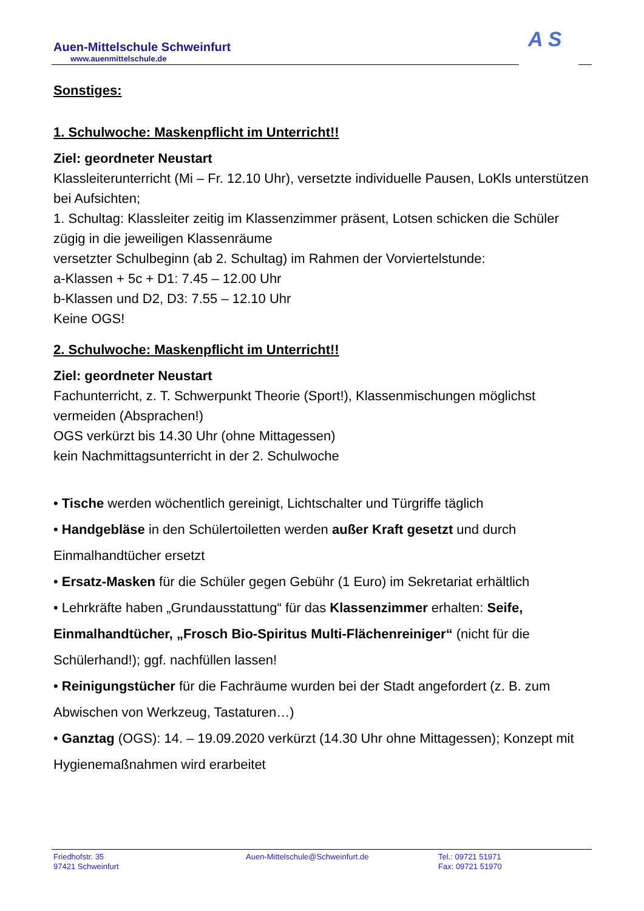Auen-Mittelschule Schweinfurt
www.auenmittelschule.de
A S
Sonstiges:
1. Schulwoche: Maskenpflicht im Unterricht!!
Ziel: geordneter Neustart
Klassleiterunterricht (Mi – Fr. 12.10 Uhr), versetzte individuelle Pausen, LoKls unterstützen bei Aufsichten;
1. Schultag: Klassleiter zeitig im Klassenzimmer präsent, Lotsen schicken die Schüler zügig in die jeweiligen Klassenräume
versetzter Schulbeginn (ab 2. Schultag) im Rahmen der Vorviertelstunde:
a-Klassen + 5c + D1: 7.45 – 12.00 Uhr
b-Klassen und D2, D3: 7.55 – 12.10 Uhr
Keine OGS!
2. Schulwoche: Maskenpflicht im Unterricht!!
Ziel: geordneter Neustart
Fachunterricht, z. T. Schwerpunkt Theorie (Sport!), Klassenmischungen möglichst vermeiden (Absprachen!)
OGS verkürzt bis 14.30 Uhr (ohne Mittagessen)
kein Nachmittagsunterricht in der 2. Schulwoche
• Tische werden wöchentlich gereinigt, Lichtschalter und Türgriffe täglich
• Handgebläse in den Schülertoiletten werden außer Kraft gesetzt und durch Einmalhandtücher ersetzt
• Ersatz-Masken für die Schüler gegen Gebühr (1 Euro) im Sekretariat erhältlich
• Lehrkräfte haben „Grundausstattung“ für das Klassenzimmer erhalten: Seife, Einmalhandtücher, „Frosch Bio-Spiritus Multi-Flächenreiniger“ (nicht für die Schülerhand!); ggf. nachfüllen lassen!
• Reinigungstücher für die Fachräume wurden bei der Stadt angefordert (z. B. zum Abwischen von Werkzeug, Tastaturen…)
• Ganztag (OGS): 14. – 19.09.2020 verkürzt (14.30 Uhr ohne Mittagessen); Konzept mit Hygienemaßnahmen wird erarbeitet
Friedhofstr. 35
97421 Schweinfurt
Auen-Mittelschule@Schweinfurt.de
Tel.: 09721 51971
Fax: 09721 51970